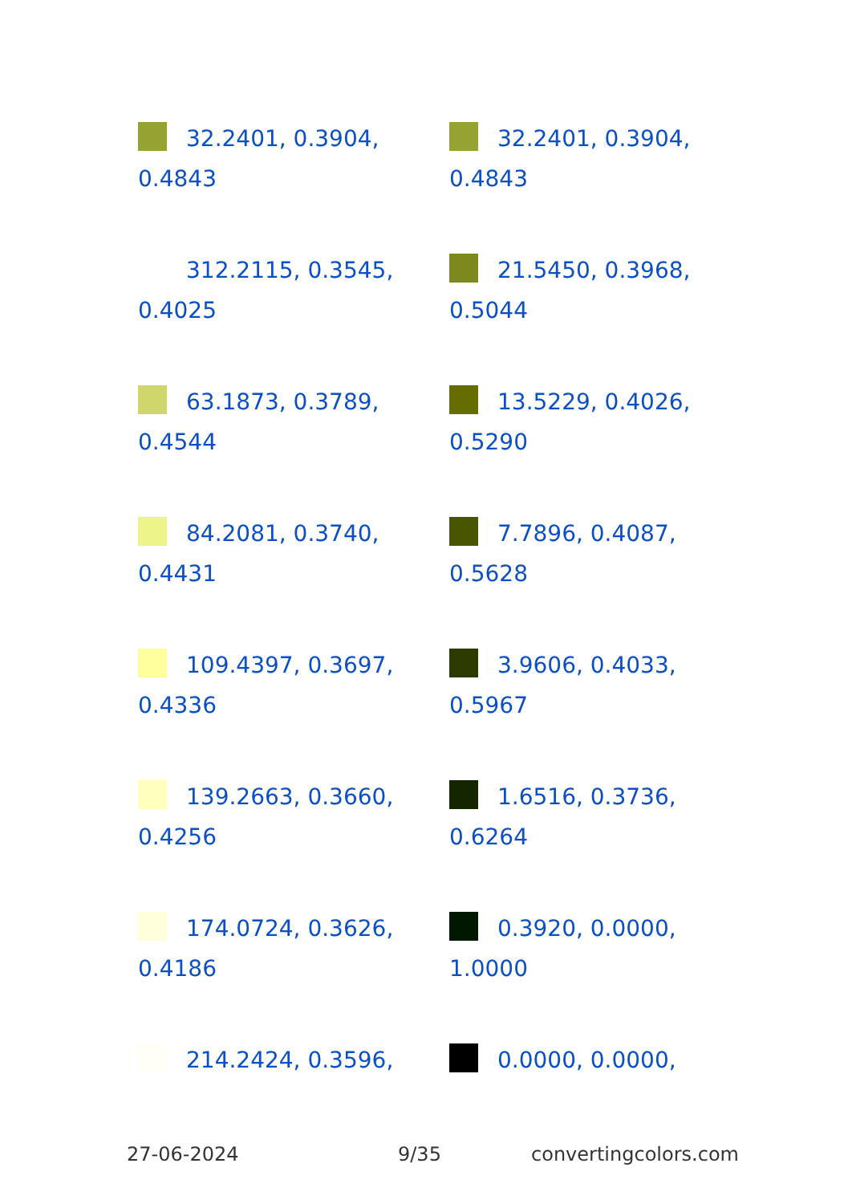32.2401, 0.3904, 0.4843
32.2401, 0.3904, 0.4843
312.2115, 0.3545, 0.4025
21.5450, 0.3968, 0.5044
63.1873, 0.3789, 0.4544
13.5229, 0.4026, 0.5290
84.2081, 0.3740, 0.4431
7.7896, 0.4087, 0.5628
109.4397, 0.3697, 0.4336
3.9606, 0.4033, 0.5967
139.2663, 0.3660, 0.4256
1.6516, 0.3736, 0.6264
174.0724, 0.3626, 0.4186
0.3920, 0.0000, 1.0000
214.2424, 0.3596,
0.0000, 0.0000,
27-06-2024 9/35 convertingcolors.com